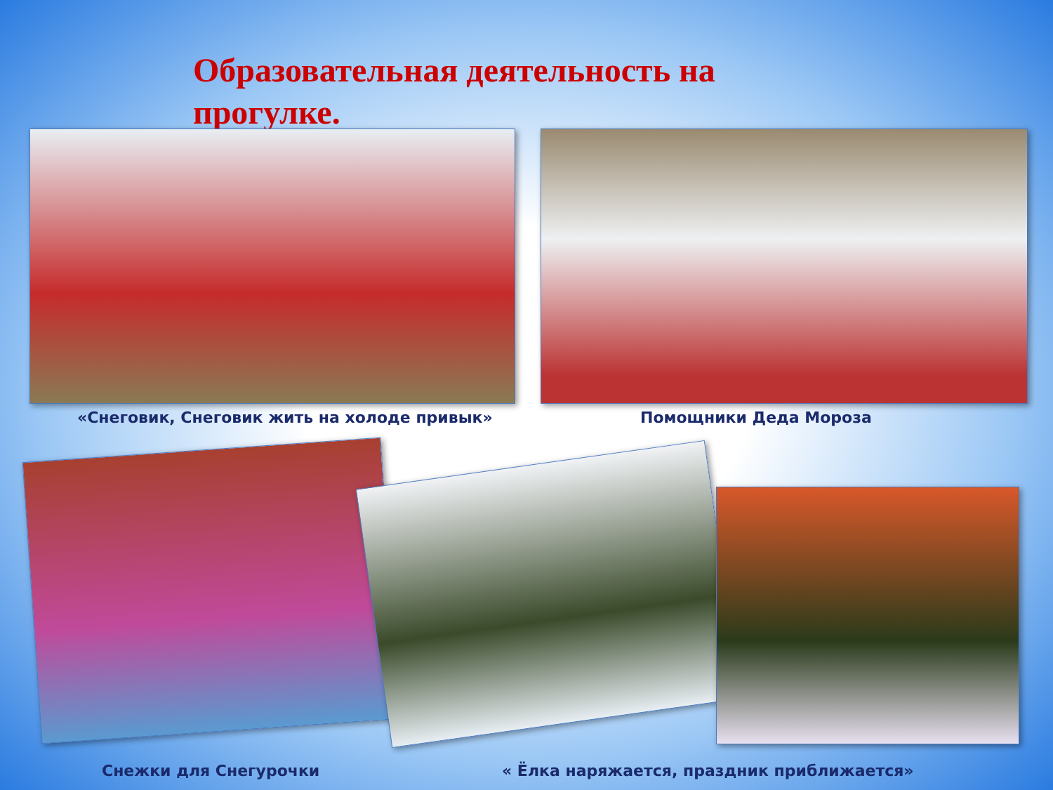Образовательная деятельность на
прогулке.
«Снеговик, Снеговик жить на холоде привык»
Помощники Деда Мороза
Снежки для Снегурочки
« Ёлка наряжается, праздник приближается»